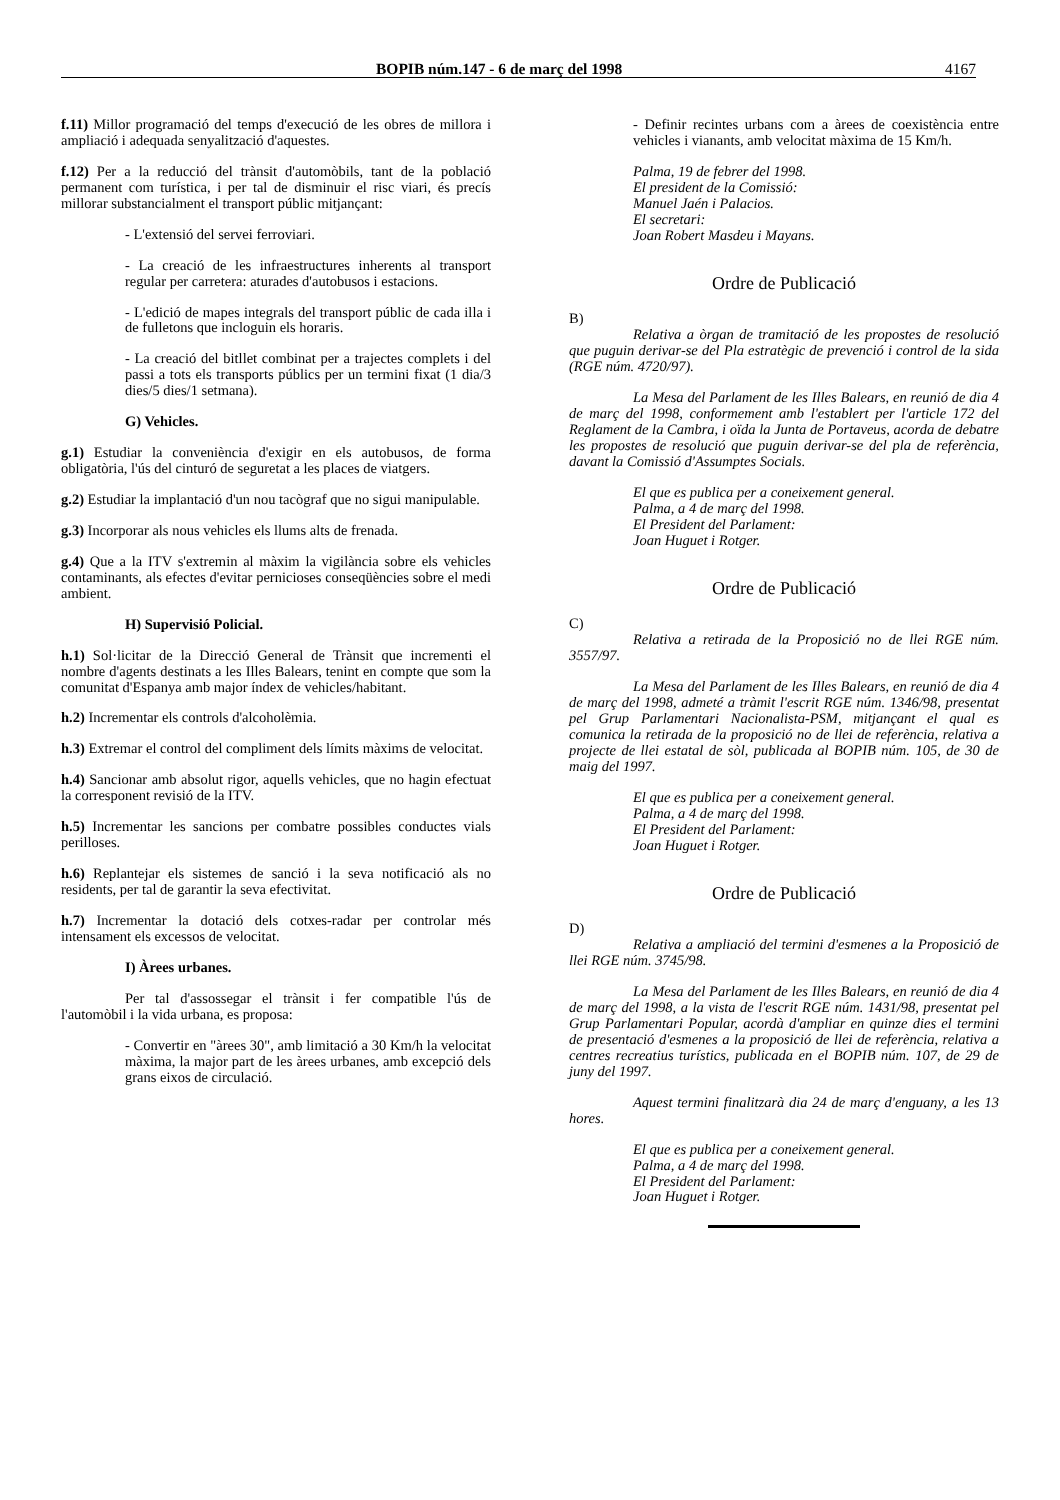BOPIB núm.147 - 6 de març del 1998 4167
f.11) Millor programació del temps d'execució de les obres de millora i ampliació i adequada senyalització d'aquestes.
f.12) Per a la reducció del trànsit d'automòbils, tant de la població permanent com turística, i per tal de disminuir el risc viari, és precís millorar substancialment el transport públic mitjançant:
- L'extensió del servei ferroviari.
- La creació de les infraestructures inherents al transport regular per carretera: aturades d'autobusos i estacions.
- L'edició de mapes integrals del transport públic de cada illa i de fulletons que incloguin els horaris.
- La creació del bitllet combinat per a trajectes complets i del passi a tots els transports públics per un termini fixat (1 dia/3 dies/5 dies/1 setmana).
G) Vehicles.
g.1) Estudiar la conveniència d'exigir en els autobusos, de forma obligatòria, l'ús del cinturó de seguretat a les places de viatgers.
g.2) Estudiar la implantació d'un nou tacògraf que no sigui manipulable.
g.3) Incorporar als nous vehicles els llums alts de frenada.
g.4) Que a la ITV s'extremin al màxim la vigilància sobre els vehicles contaminants, als efectes d'evitar pernicioses conseqüències sobre el medi ambient.
H) Supervisió Policial.
h.1) Sol·licitar de la Direcció General de Trànsit que incrementi el nombre d'agents destinats a les Illes Balears, tenint en compte que som la comunitat d'Espanya amb major índex de vehicles/habitant.
h.2) Incrementar els controls d'alcoholèmia.
h.3) Extremar el control del compliment dels límits màxims de velocitat.
h.4) Sancionar amb absolut rigor, aquells vehicles, que no hagin efectuat la corresponent revisió de la ITV.
h.5) Incrementar les sancions per combatre possibles conductes vials perilloses.
h.6) Replantejar els sistemes de sanció i la seva notificació als no residents, per tal de garantir la seva efectivitat.
h.7) Incrementar la dotació dels cotxes-radar per controlar més intensament els excessos de velocitat.
I) Àrees urbanes.
Per tal d'assossegar el trànsit i fer compatible l'ús de l'automòbil i la vida urbana, es proposa:
- Convertir en "àrees 30", amb limitació a 30 Km/h la velocitat màxima, la major part de les àrees urbanes, amb excepció dels grans eixos de circulació.
- Definir recintes urbans com a àrees de coexistència entre vehicles i vianants, amb velocitat màxima de 15 Km/h.
Palma, 19 de febrer del 1998.
El president de la Comissió:
Manuel Jaén i Palacios.
El secretari:
Joan Robert Masdeu i Mayans.
Ordre de Publicació
B)
Relativa a òrgan de tramitació de les propostes de resolució que puguin derivar-se del Pla estratègic de prevenció i control de la sida (RGE núm. 4720/97).
La Mesa del Parlament de les Illes Balears, en reunió de dia 4 de març del 1998, conformement amb l'establert per l'article 172 del Reglament de la Cambra, i oïda la Junta de Portaveus, acorda de debatre les propostes de resolució que puguin derivar-se del pla de referència, davant la Comissió d'Assumptes Socials.
El que es publica per a coneixement general.
Palma, a 4 de març del 1998.
El President del Parlament:
Joan Huguet i Rotger.
Ordre de Publicació
C)
Relativa a retirada de la Proposició no de llei RGE núm. 3557/97.
La Mesa del Parlament de les Illes Balears, en reunió de dia 4 de març del 1998, admeté a tràmit l'escrit RGE núm. 1346/98, presentat pel Grup Parlamentari Nacionalista-PSM, mitjançant el qual es comunica la retirada de la proposició no de llei de referència, relativa a projecte de llei estatal de sòl, publicada al BOPIB núm. 105, de 30 de maig del 1997.
El que es publica per a coneixement general.
Palma, a 4 de març del 1998.
El President del Parlament:
Joan Huguet i Rotger.
Ordre de Publicació
D)
Relativa a ampliació del termini d'esmenes a la Proposició de llei RGE núm. 3745/98.
La Mesa del Parlament de les Illes Balears, en reunió de dia 4 de març del 1998, a la vista de l'escrit RGE núm. 1431/98, presentat pel Grup Parlamentari Popular, acordà d'ampliar en quinze dies el termini de presentació d'esmenes a la proposició de llei de referència, relativa a centres recreatius turístics, publicada en el BOPIB núm. 107, de 29 de juny del 1997.
Aquest termini finalitzarà dia 24 de març d'enguany, a les 13 hores.
El que es publica per a coneixement general.
Palma, a 4 de març del 1998.
El President del Parlament:
Joan Huguet i Rotger.